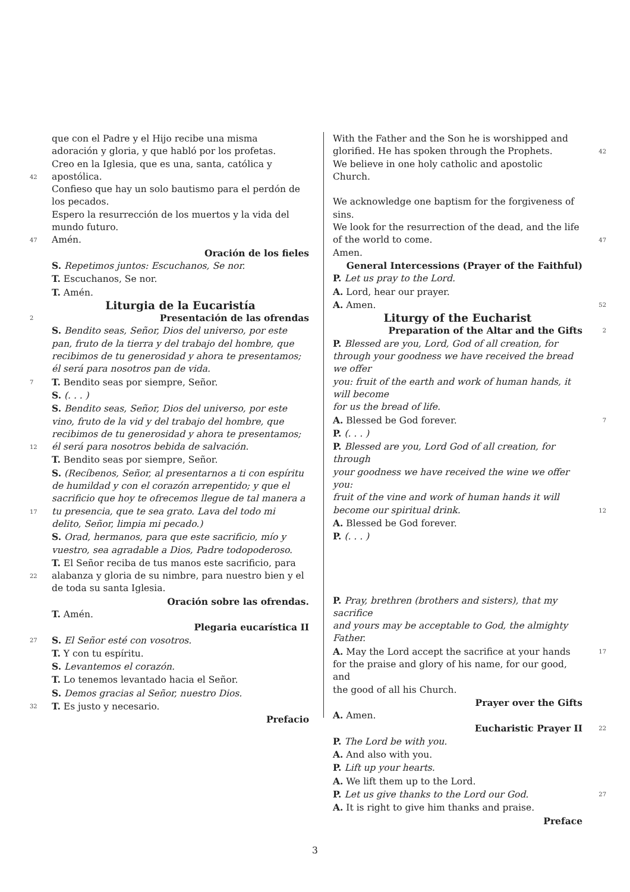que con el Padre y el Hijo recibe una misma
adoración y gloria, y que habló por los profetas.
Creo en la Iglesia, que es una, santa, católica y
42 apostólica.
Confieso que hay un solo bautismo para el perdón de
los pecados.
Espero la resurrección de los muertos y la vida del
mundo futuro.
47 Amén.
Oración de los fieles
S. Repetimos juntos: Escuchanos, Se nor.
T. Escuchanos, Se nor.
T. Amén.
Liturgia de la Eucaristía
2 Presentación de las ofrendas
S. Bendito seas, Señor, Dios del universo, por este
pan, fruto de la tierra y del trabajo del hombre, que
recibimos de tu generosidad y ahora te presentamos;
él será para nosotros pan de vida.
7 T. Bendito seas por siempre, Señor.
S. (. . . )
S. Bendito seas, Señor, Dios del universo, por este
vino, fruto de la vid y del trabajo del hombre, que
recibimos de tu generosidad y ahora te presentamos;
12 él será para nosotros bebida de salvación.
T. Bendito seas por siempre, Señor.
S. (Recíbenos, Señor, al presentarnos a ti con espíritu
de humildad y con el corazón arrepentido; y que el
sacrificio que hoy te ofrecemos llegue de tal manera a
17 tu presencia, que te sea grato. Lava del todo mi
delito, Señor, limpia mi pecado.)
S. Orad, hermanos, para que este sacrificio, mío y
vuestro, sea agradable a Dios, Padre todopoderoso.
T. El Señor reciba de tus manos este sacrificio, para
22 alabanza y gloria de su nimbre, para nuestro bien y el
de toda su santa Iglesia.
Oración sobre las ofrendas.
T. Amén.
Plegaria eucarística II
27 S. El Señor esté con vosotros.
T. Y con tu espíritu.
S. Levantemos el corazón.
T. Lo tenemos levantado hacia el Señor.
S. Demos gracias al Señor, nuestro Dios.
32 T. Es justo y necesario.
Prefacio
With the Father and the Son he is worshipped and
glorified. He has spoken through the Prophets. 42
We believe in one holy catholic and apostolic Church.
We acknowledge one baptism for the forgiveness of
sins.
We look for the resurrection of the dead, and the life
of the world to come. 47
Amen.
General Intercessions (Prayer of the Faithful)
P. Let us pray to the Lord.
A. Lord, hear our prayer.
A. Amen. 52
Liturgy of the Eucharist
Preparation of the Altar and the Gifts 2
P. Blessed are you, Lord, God of all creation, for
through your goodness we have received the bread we offer
you: fruit of the earth and work of human hands, it will become
for us the bread of life.
A. Blessed be God forever. 7
P. (. . . )
P. Blessed are you, Lord God of all creation, for through
your goodness we have received the wine we offer you:
fruit of the vine and work of human hands it will
become our spiritual drink. 12
A. Blessed be God forever.
P. (. . . )
P. Pray, brethren (brothers and sisters), that my sacrifice
and yours may be acceptable to God, the almighty Father.
A. May the Lord accept the sacrifice at your hands 17
for the praise and glory of his name, for our good, and
the good of all his Church.
Prayer over the Gifts
A. Amen.
Eucharistic Prayer II 22
P. The Lord be with you.
A. And also with you.
P. Lift up your hearts.
A. We lift them up to the Lord.
P. Let us give thanks to the Lord our God. 27
A. It is right to give him thanks and praise.
Preface
3